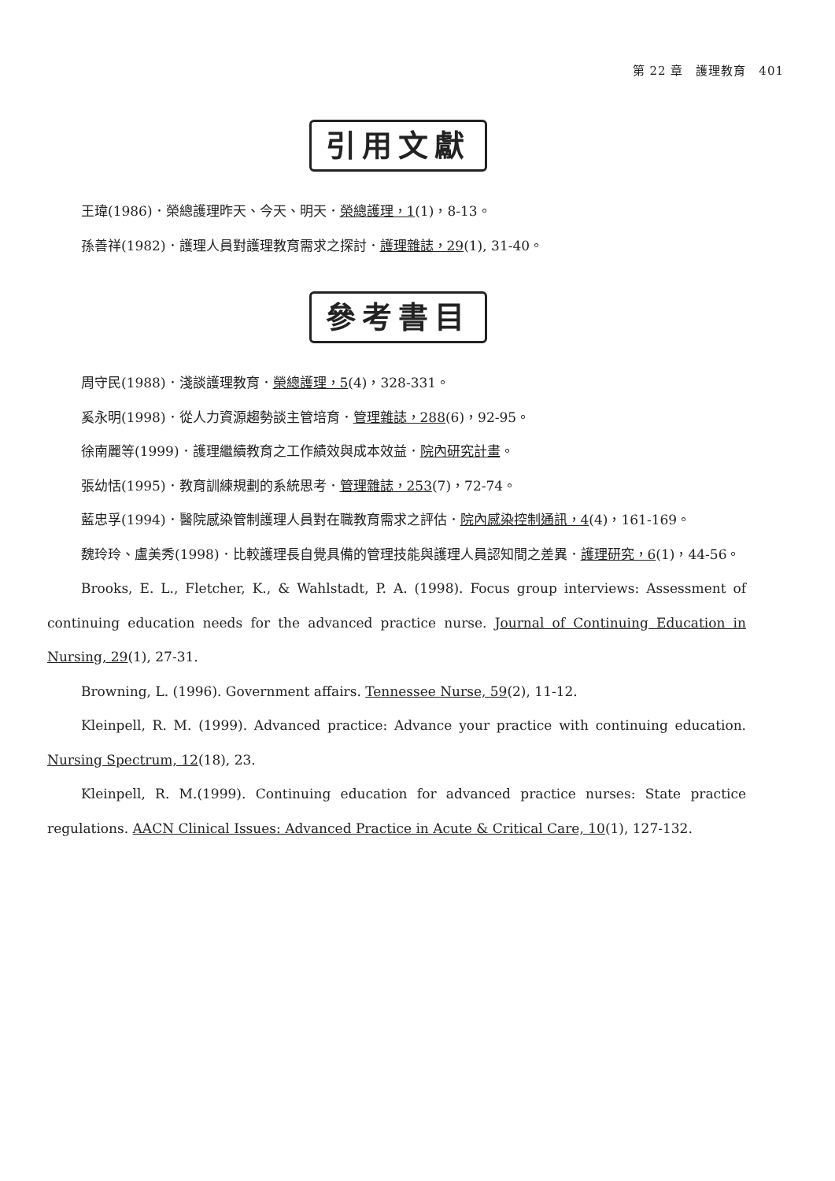第 22 章　護理教育　401
引用文獻
王瑋(1986)．榮總護理昨天、今天、明天．榮總護理，1(1)，8-13。
孫善祥(1982)．護理人員對護理教育需求之探討．護理雜誌，29(1), 31-40。
參考書目
周守民(1988)．淺談護理教育．榮總護理，5(4)，328-331。
奚永明(1998)．從人力資源趨勢談主管培育．管理雜誌，288(6)，92-95。
徐南麗等(1999)．護理繼續教育之工作績效與成本效益．院內研究計畫。
張幼恬(1995)．教育訓練規劃的系統思考．管理雜誌，253(7)，72-74。
藍忠孚(1994)．醫院感染管制護理人員對在職教育需求之評估．院內感染控制通訊，4(4)，161-169。
魏玲玲、盧美秀(1998)．比較護理長自覺具備的管理技能與護理人員認知間之差異．護理研究，6(1)，44-56。
Brooks, E. L., Fletcher, K., & Wahlstadt, P. A. (1998). Focus group interviews: Assessment of continuing education needs for the advanced practice nurse. Journal of Continuing Education in Nursing, 29(1), 27-31.
Browning, L. (1996). Government affairs. Tennessee Nurse, 59(2), 11-12.
Kleinpell, R. M. (1999). Advanced practice: Advance your practice with continuing education. Nursing Spectrum, 12(18), 23.
Kleinpell, R. M.(1999). Continuing education for advanced practice nurses: State practice regulations. AACN Clinical Issues: Advanced Practice in Acute & Critical Care, 10(1), 127-132.